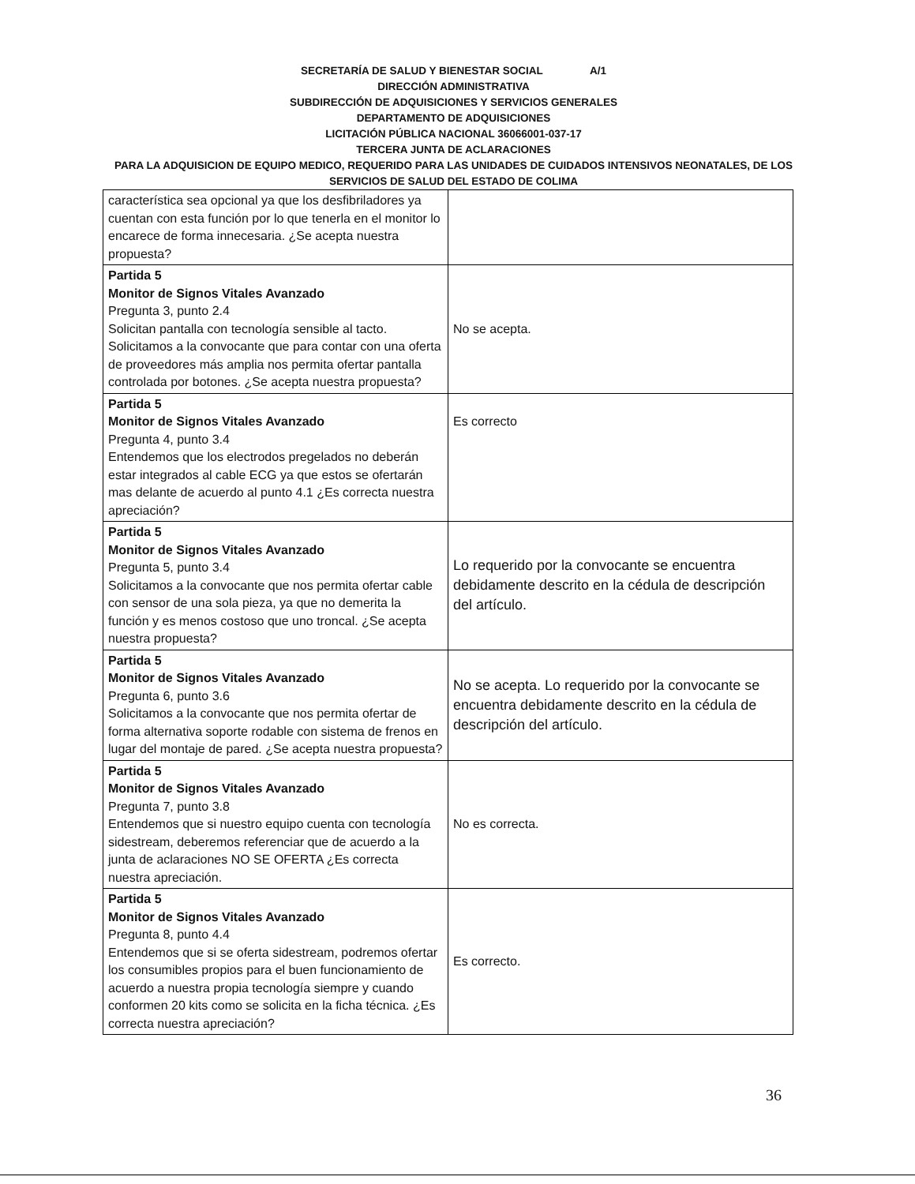SECRETARÍA DE SALUD Y BIENESTAR SOCIAL A/1
DIRECCIÓN ADMINISTRATIVA
SUBDIRECCIÓN DE ADQUISICIONES Y SERVICIOS GENERALES
DEPARTAMENTO DE ADQUISICIONES
LICITACIÓN PÚBLICA NACIONAL 36066001-037-17
TERCERA JUNTA DE ACLARACIONES
PARA LA ADQUISICION DE EQUIPO MEDICO, REQUERIDO PARA LAS UNIDADES DE CUIDADOS INTENSIVOS NEONATALES, DE LOS SERVICIOS DE SALUD DEL ESTADO DE COLIMA
| característica sea opcional ya que los desfibriladores ya cuentan con esta función por lo que tenerla en el monitor lo encarece de forma innecesaria. ¿Se acepta nuestra propuesta? | |
| Partida 5 Monitor de Signos Vitales Avanzado Pregunta 3, punto 2.4 Solicitan pantalla con tecnología sensible al tacto. Solicitamos a la convocante que para contar con una oferta de proveedores más amplia nos permita ofertar pantalla controlada por botones. ¿Se acepta nuestra propuesta? | No se acepta. |
| Partida 5 Monitor de Signos Vitales Avanzado Pregunta 4, punto 3.4 Entendemos que los electrodos pregelados no deberán estar integrados al cable ECG ya que estos se ofertarán mas delante de acuerdo al punto 4.1 ¿Es correcta nuestra apreciación? | Es correcto |
| Partida 5 Monitor de Signos Vitales Avanzado Pregunta 5, punto 3.4 Solicitamos a la convocante que nos permita ofertar cable con sensor de una sola pieza, ya que no demerita la función y es menos costoso que uno troncal. ¿Se acepta nuestra propuesta? | Lo requerido por la convocante se encuentra debidamente descrito en la cédula de descripción del artículo. |
| Partida 5 Monitor de Signos Vitales Avanzado Pregunta 6, punto 3.6 Solicitamos a la convocante que nos permita ofertar de forma alternativa soporte rodable con sistema de frenos en lugar del montaje de pared. ¿Se acepta nuestra propuesta? | No se acepta. Lo requerido por la convocante se encuentra debidamente descrito en la cédula de descripción del artículo. |
| Partida 5 Monitor de Signos Vitales Avanzado Pregunta 7, punto 3.8 Entendemos que si nuestro equipo cuenta con tecnología sidestream, deberemos referenciar que de acuerdo a la junta de aclaraciones NO SE OFERTA ¿Es correcta nuestra apreciación. | No es correcta. |
| Partida 5 Monitor de Signos Vitales Avanzado Pregunta 8, punto 4.4 Entendemos que si se oferta sidestream, podremos ofertar los consumibles propios para el buen funcionamiento de acuerdo a nuestra propia tecnología siempre y cuando conformen 20 kits como se solicita en la ficha técnica. ¿Es correcta nuestra apreciación? | Es correcto. |
36